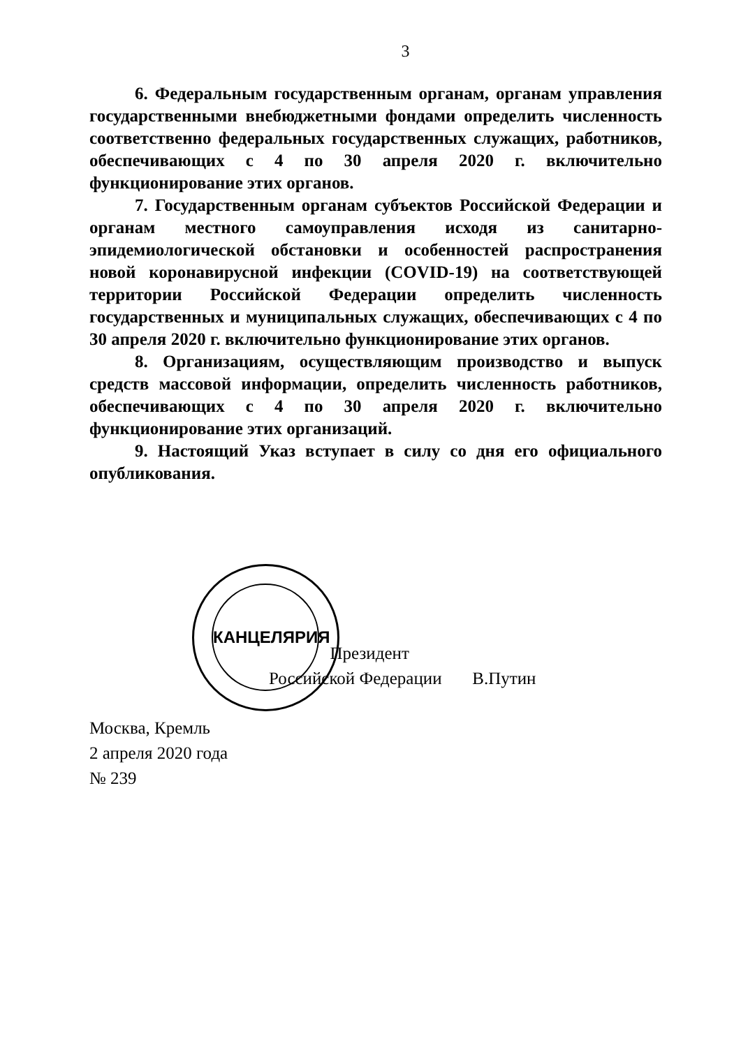3
6. Федеральным государственным органам, органам управления государственными внебюджетными фондами определить численность соответственно федеральных государственных служащих, работников, обеспечивающих с 4 по 30 апреля 2020 г. включительно функционирование этих органов.
7. Государственным органам субъектов Российской Федерации и органам местного самоуправления исходя из санитарно-эпидемиологической обстановки и особенностей распространения новой коронавирусной инфекции (COVID-19) на соответствующей территории Российской Федерации определить численность государственных и муниципальных служащих, обеспечивающих с 4 по 30 апреля 2020 г. включительно функционирование этих органов.
8. Организациям, осуществляющим производство и выпуск средств массовой информации, определить численность работников, обеспечивающих с 4 по 30 апреля 2020 г. включительно функционирование этих организаций.
9. Настоящий Указ вступает в силу со дня его официального опубликования.
КАНЦЕЛЯРИЯ
Президент
Российской Федерации В.Путин
Москва, Кремль
2 апреля 2020 года
№ 239